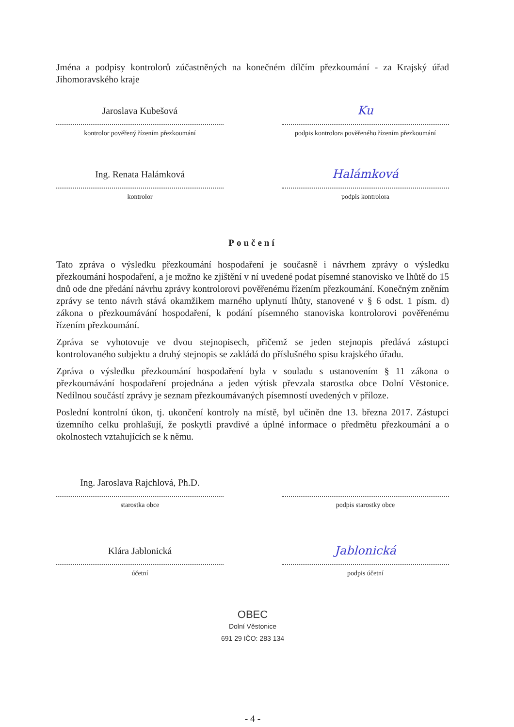Jména a podpisy kontrolorů zúčastněných na konečném dílčím přezkoumání - za Krajský úřad Jihomoravského kraje
Jaroslava Kubešová
kontrolor pověřený řízením přezkoumání
Ku
podpis kontrolora pověřeného řízením přezkoumání
Ing. Renata Halámková
kontrolor
Halámková
podpis kontrolora
Poučení
Tato zpráva o výsledku přezkoumání hospodaření je současně i návrhem zprávy o výsledku přezkoumání hospodaření, a je možno ke zjištění v ní uvedené podat písemné stanovisko ve lhůtě do 15 dnů ode dne předání návrhu zprávy kontrolorovi pověřenému řízením přezkoumání. Konečným zněním zprávy se tento návrh stává okamžikem marného uplynutí lhůty, stanovené v § 6 odst. 1 písm. d) zákona o přezkoumávání hospodaření, k podání písemného stanoviska kontrolorovi pověřenému řízením přezkoumání.
Zpráva se vyhotovuje ve dvou stejnopisech, přičemž se jeden stejnopis předává zástupci kontrolovaného subjektu a druhý stejnopis se zakládá do příslušného spisu krajského úřadu.
Zpráva o výsledku přezkoumání hospodaření byla v souladu s ustanovením § 11 zákona o přezkoumávání hospodaření projednána a jeden výtisk převzala starostka obce Dolní Věstonice. Nedílnou součástí zprávy je seznam přezkoumávaných písemností uvedených v příloze.
Poslední kontrolní úkon, tj. ukončení kontroly na místě, byl učiněn dne 13. března 2017. Zástupci územního celku prohlašují, že poskytli pravdivé a úplné informace o předmětu přezkoumání a o okolnostech vztahujících se k němu.
Ing. Jaroslava Rajchlová, Ph.D.
starostka obce
podpis starostky obce
Klára Jablonická
účetní
Jablonická
podpis účetní
OBEC
Dolní Věstonice
691 29 IČO: 283 134
- 4 -